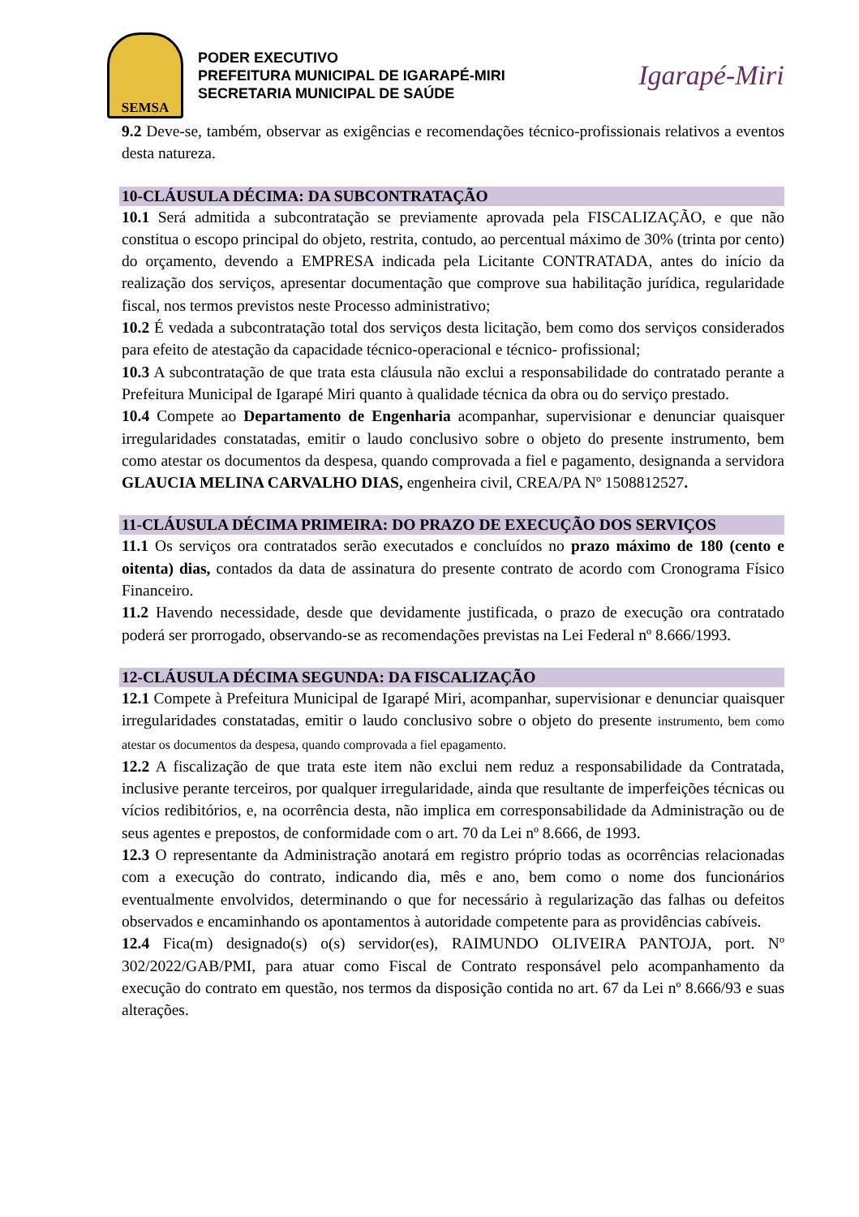SEMSA
PODER EXECUTIVO
PREFEITURA MUNICIPAL DE IGARAPÉ-MIRI
SECRETARIA MUNICIPAL DE SAÚDE
Igarapé-Miri
9.2 Deve-se, também, observar as exigências e recomendações técnico-profissionais relativos a eventos desta natureza.
10-CLÁUSULA DÉCIMA: DA SUBCONTRATAÇÃO
10.1 Será admitida a subcontratação se previamente aprovada pela FISCALIZAÇÃO, e que não constitua o escopo principal do objeto, restrita, contudo, ao percentual máximo de 30% (trinta por cento) do orçamento, devendo a EMPRESA indicada pela Licitante CONTRATADA, antes do início da realização dos serviços, apresentar documentação que comprove sua habilitação jurídica, regularidade fiscal, nos termos previstos neste Processo administrativo;
10.2 É vedada a subcontratação total dos serviços desta licitação, bem como dos serviços considerados para efeito de atestação da capacidade técnico-operacional e técnico- profissional;
10.3 A subcontratação de que trata esta cláusula não exclui a responsabilidade do contratado perante a Prefeitura Municipal de Igarapé Miri quanto à qualidade técnica da obra ou do serviço prestado.
10.4 Compete ao Departamento de Engenharia acompanhar, supervisionar e denunciar quaisquer irregularidades constatadas, emitir o laudo conclusivo sobre o objeto do presente instrumento, bem como atestar os documentos da despesa, quando comprovada a fiel e pagamento, designanda a servidora GLAUCIA MELINA CARVALHO DIAS, engenheira civil, CREA/PA Nº 1508812527.
11-CLÁUSULA DÉCIMA PRIMEIRA: DO PRAZO DE EXECUÇÃO DOS SERVIÇOS
11.1 Os serviços ora contratados serão executados e concluídos no prazo máximo de 180 (cento e oitenta) dias, contados da data de assinatura do presente contrato de acordo com Cronograma Físico Financeiro.
11.2 Havendo necessidade, desde que devidamente justificada, o prazo de execução ora contratado poderá ser prorrogado, observando-se as recomendações previstas na Lei Federal nº 8.666/1993.
12-CLÁUSULA DÉCIMA SEGUNDA: DA FISCALIZAÇÃO
12.1 Compete à Prefeitura Municipal de Igarapé Miri, acompanhar, supervisionar e denunciar quaisquer irregularidades constatadas, emitir o laudo conclusivo sobre o objeto do presente instrumento, bem como atestar os documentos da despesa, quando comprovada a fiel epagamento.
12.2 A fiscalização de que trata este item não exclui nem reduz a responsabilidade da Contratada, inclusive perante terceiros, por qualquer irregularidade, ainda que resultante de imperfeições técnicas ou vícios redibitórios, e, na ocorrência desta, não implica em corresponsabilidade da Administração ou de seus agentes e prepostos, de conformidade com o art. 70 da Lei nº 8.666, de 1993.
12.3 O representante da Administração anotará em registro próprio todas as ocorrências relacionadas com a execução do contrato, indicando dia, mês e ano, bem como o nome dos funcionários eventualmente envolvidos, determinando o que for necessário à regularização das falhas ou defeitos observados e encaminhando os apontamentos à autoridade competente para as providências cabíveis.
12.4 Fica(m) designado(s) o(s) servidor(es), RAIMUNDO OLIVEIRA PANTOJA, port. Nº 302/2022/GAB/PMI, para atuar como Fiscal de Contrato responsável pelo acompanhamento da execução do contrato em questão, nos termos da disposição contida no art. 67 da Lei nº 8.666/93 e suas alterações.